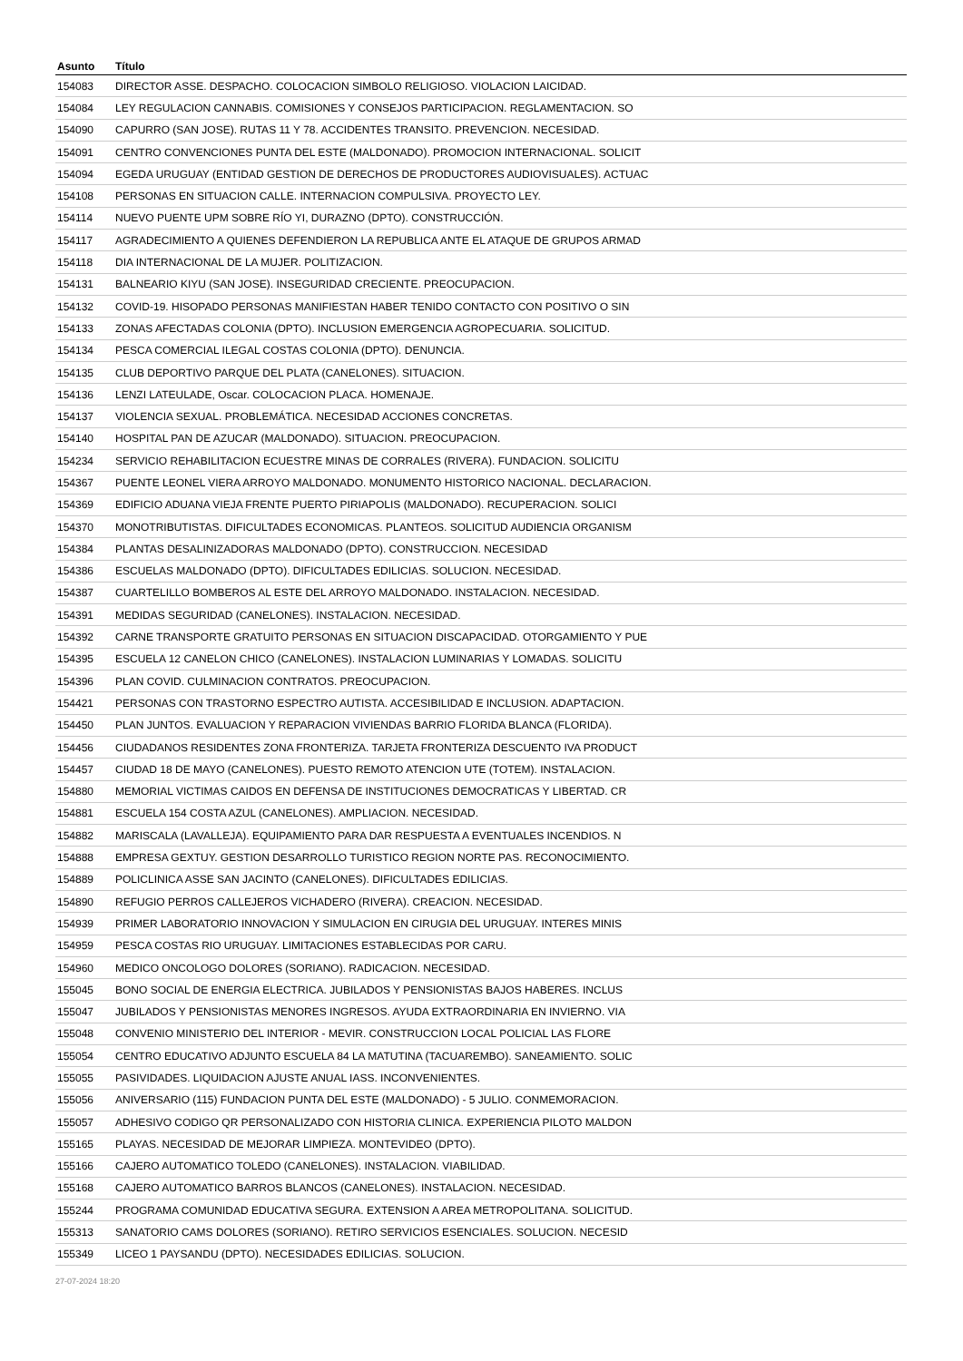| Asunto | Título |
| --- | --- |
| 154083 | DIRECTOR ASSE. DESPACHO. COLOCACION SIMBOLO RELIGIOSO. VIOLACION LAICIDAD. |
| 154084 | LEY REGULACION CANNABIS. COMISIONES Y CONSEJOS PARTICIPACION. REGLAMENTACION. SO |
| 154090 | CAPURRO (SAN JOSE). RUTAS 11 Y 78. ACCIDENTES TRANSITO. PREVENCION. NECESIDAD. |
| 154091 | CENTRO CONVENCIONES PUNTA DEL ESTE (MALDONADO). PROMOCION INTERNACIONAL. SOLICIT |
| 154094 | EGEDA URUGUAY (ENTIDAD GESTION DE DERECHOS DE PRODUCTORES AUDIOVISUALES). ACTUAC |
| 154108 | PERSONAS EN SITUACION CALLE. INTERNACION COMPULSIVA. PROYECTO LEY. |
| 154114 | NUEVO PUENTE UPM SOBRE RÍO YI, DURAZNO (DPTO). CONSTRUCCIÓN. |
| 154117 | AGRADECIMIENTO A QUIENES DEFENDIERON LA REPUBLICA ANTE EL ATAQUE DE GRUPOS ARMAD |
| 154118 | DIA INTERNACIONAL DE LA MUJER. POLITIZACION. |
| 154131 | BALNEARIO KIYU (SAN JOSE). INSEGURIDAD CRECIENTE. PREOCUPACION. |
| 154132 | COVID-19. HISOPADO PERSONAS MANIFIESTAN HABER TENIDO CONTACTO CON POSITIVO O SIN |
| 154133 | ZONAS AFECTADAS COLONIA (DPTO). INCLUSION EMERGENCIA AGROPECUARIA. SOLICITUD. |
| 154134 | PESCA COMERCIAL ILEGAL COSTAS COLONIA (DPTO). DENUNCIA. |
| 154135 | CLUB DEPORTIVO PARQUE DEL PLATA (CANELONES). SITUACION. |
| 154136 | LENZI LATEULADE, Oscar. COLOCACION PLACA. HOMENAJE. |
| 154137 | VIOLENCIA SEXUAL. PROBLEMÁTICA. NECESIDAD ACCIONES CONCRETAS. |
| 154140 | HOSPITAL PAN DE AZUCAR (MALDONADO). SITUACION. PREOCUPACION. |
| 154234 | SERVICIO REHABILITACION ECUESTRE MINAS DE CORRALES (RIVERA). FUNDACION. SOLICITU |
| 154367 | PUENTE LEONEL VIERA ARROYO MALDONADO. MONUMENTO HISTORICO NACIONAL. DECLARACION. |
| 154369 | EDIFICIO ADUANA VIEJA FRENTE PUERTO PIRIAPOLIS (MALDONADO). RECUPERACION. SOLICI |
| 154370 | MONOTRIBUTISTAS. DIFICULTADES ECONOMICAS. PLANTEOS. SOLICITUD AUDIENCIA ORGANISM |
| 154384 | PLANTAS DESALINIZADORAS MALDONADO (DPTO). CONSTRUCCION. NECESIDAD |
| 154386 | ESCUELAS MALDONADO (DPTO). DIFICULTADES EDILICIAS. SOLUCION. NECESIDAD. |
| 154387 | CUARTELILLO BOMBEROS AL ESTE DEL ARROYO MALDONADO. INSTALACION. NECESIDAD. |
| 154391 | MEDIDAS SEGURIDAD (CANELONES). INSTALACION. NECESIDAD. |
| 154392 | CARNE TRANSPORTE GRATUITO PERSONAS EN SITUACION DISCAPACIDAD. OTORGAMIENTO Y PUE |
| 154395 | ESCUELA 12 CANELON CHICO (CANELONES). INSTALACION LUMINARIAS Y LOMADAS. SOLICITU |
| 154396 | PLAN COVID. CULMINACION CONTRATOS. PREOCUPACION. |
| 154421 | PERSONAS CON TRASTORNO ESPECTRO AUTISTA. ACCESIBILIDAD E INCLUSION. ADAPTACION. |
| 154450 | PLAN JUNTOS. EVALUACION Y REPARACION VIVIENDAS BARRIO FLORIDA BLANCA (FLORIDA). |
| 154456 | CIUDADANOS RESIDENTES ZONA FRONTERIZA. TARJETA FRONTERIZA DESCUENTO IVA PRODUCT |
| 154457 | CIUDAD 18 DE MAYO (CANELONES). PUESTO REMOTO ATENCION UTE (TOTEM). INSTALACION. |
| 154880 | MEMORIAL VICTIMAS CAIDOS EN DEFENSA DE INSTITUCIONES DEMOCRATICAS Y LIBERTAD. CR |
| 154881 | ESCUELA 154 COSTA AZUL (CANELONES). AMPLIACION. NECESIDAD. |
| 154882 | MARISCALA (LAVALLEJA). EQUIPAMIENTO PARA DAR RESPUESTA A EVENTUALES INCENDIOS. N |
| 154888 | EMPRESA GEXTUY. GESTION DESARROLLO TURISTICO REGION NORTE PAS. RECONOCIMIENTO. |
| 154889 | POLICLINICA ASSE SAN JACINTO (CANELONES). DIFICULTADES EDILICIAS. |
| 154890 | REFUGIO PERROS CALLEJEROS VICHADERO (RIVERA). CREACION. NECESIDAD. |
| 154939 | PRIMER LABORATORIO INNOVACION Y SIMULACION EN CIRUGIA DEL URUGUAY. INTERES MINIS |
| 154959 | PESCA COSTAS RIO URUGUAY. LIMITACIONES ESTABLECIDAS POR CARU. |
| 154960 | MEDICO ONCOLOGO DOLORES (SORIANO). RADICACION. NECESIDAD. |
| 155045 | BONO SOCIAL DE ENERGIA ELECTRICA. JUBILADOS Y PENSIONISTAS BAJOS HABERES. INCLUS |
| 155047 | JUBILADOS Y PENSIONISTAS MENORES INGRESOS. AYUDA EXTRAORDINARIA EN INVIERNO. VIA |
| 155048 | CONVENIO MINISTERIO DEL INTERIOR - MEVIR. CONSTRUCCION LOCAL POLICIAL LAS FLORE |
| 155054 | CENTRO EDUCATIVO ADJUNTO ESCUELA 84 LA MATUTINA (TACUAREMBO). SANEAMIENTO. SOLIC |
| 155055 | PASIVIDADES. LIQUIDACION AJUSTE ANUAL IASS. INCONVENIENTES. |
| 155056 | ANIVERSARIO (115) FUNDACION PUNTA DEL ESTE (MALDONADO) - 5 JULIO. CONMEMORACION. |
| 155057 | ADHESIVO CODIGO QR PERSONALIZADO CON HISTORIA CLINICA. EXPERIENCIA PILOTO MALDON |
| 155165 | PLAYAS. NECESIDAD DE MEJORAR LIMPIEZA. MONTEVIDEO (DPTO). |
| 155166 | CAJERO AUTOMATICO TOLEDO (CANELONES). INSTALACION. VIABILIDAD. |
| 155168 | CAJERO AUTOMATICO BARROS BLANCOS (CANELONES). INSTALACION. NECESIDAD. |
| 155244 | PROGRAMA COMUNIDAD EDUCATIVA SEGURA. EXTENSION A AREA METROPOLITANA. SOLICITUD. |
| 155313 | SANATORIO CAMS DOLORES (SORIANO). RETIRO SERVICIOS ESENCIALES. SOLUCION. NECESID |
| 155349 | LICEO 1 PAYSANDU (DPTO). NECESIDADES EDILICIAS. SOLUCION. |
27-07-2024 18:20